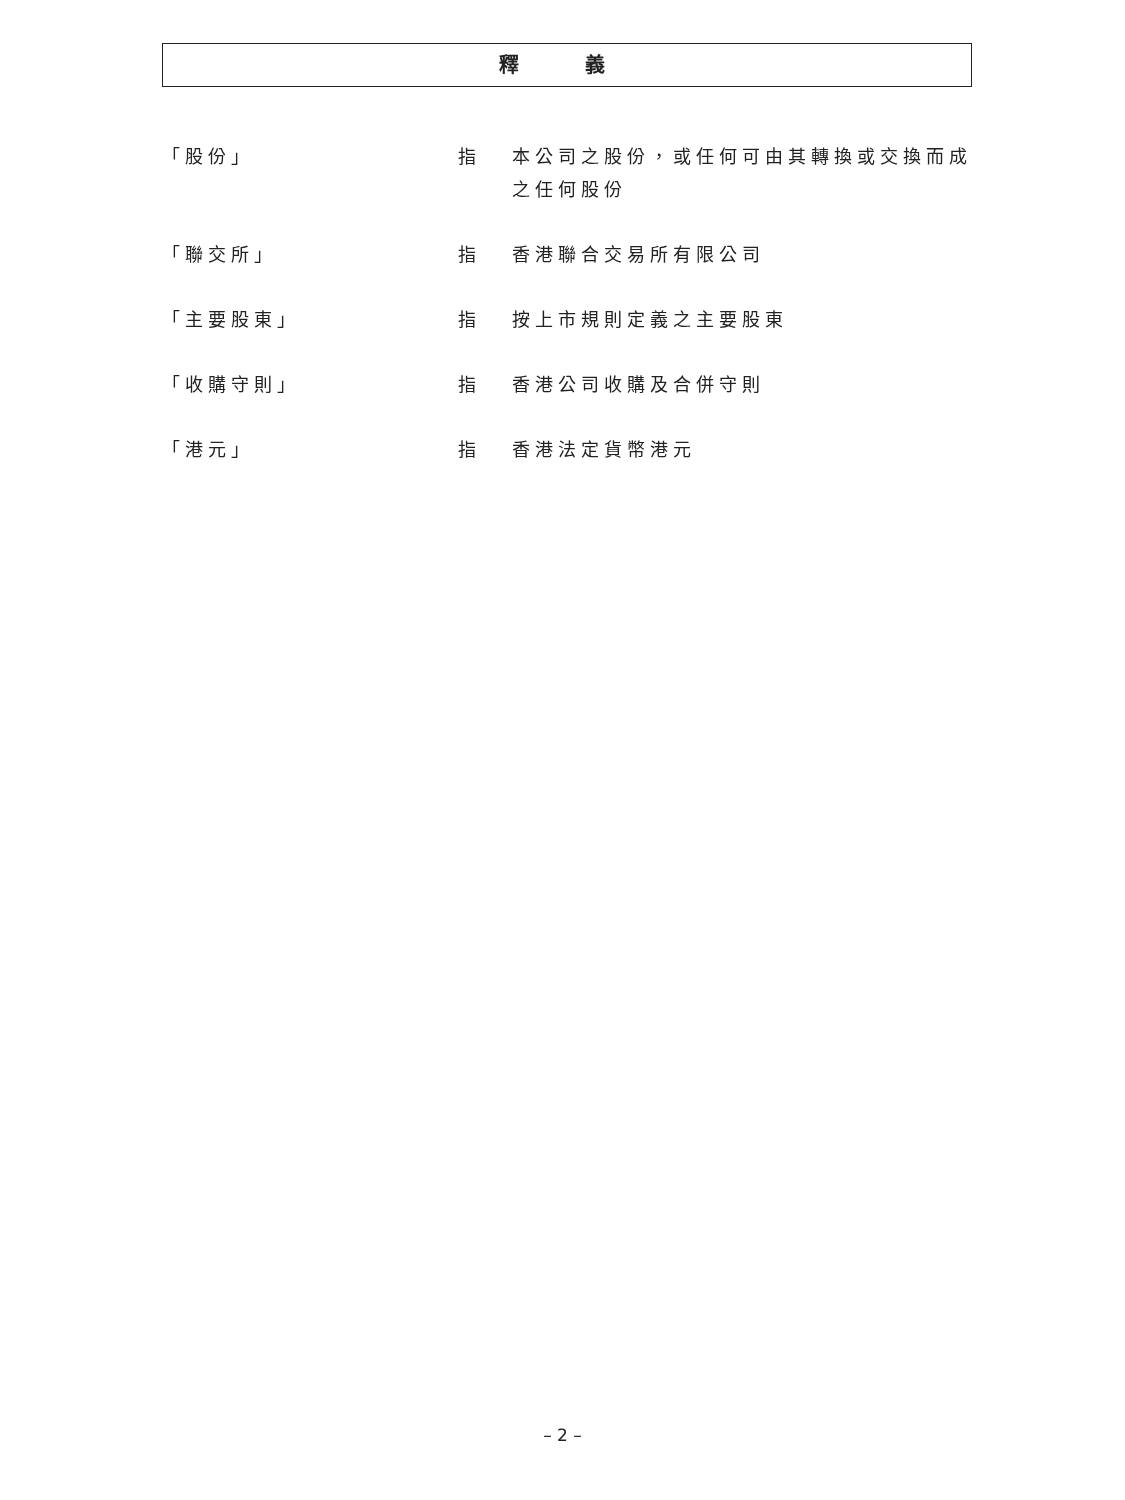釋 義
「股份」 指 本公司之股份，或任何可由其轉換或交換而成之任何股份
「聯交所」 指 香港聯合交易所有限公司
「主要股東」 指 按上市規則定義之主要股東
「收購守則」 指 香港公司收購及合併守則
「港元」 指 香港法定貨幣港元
– 2 –